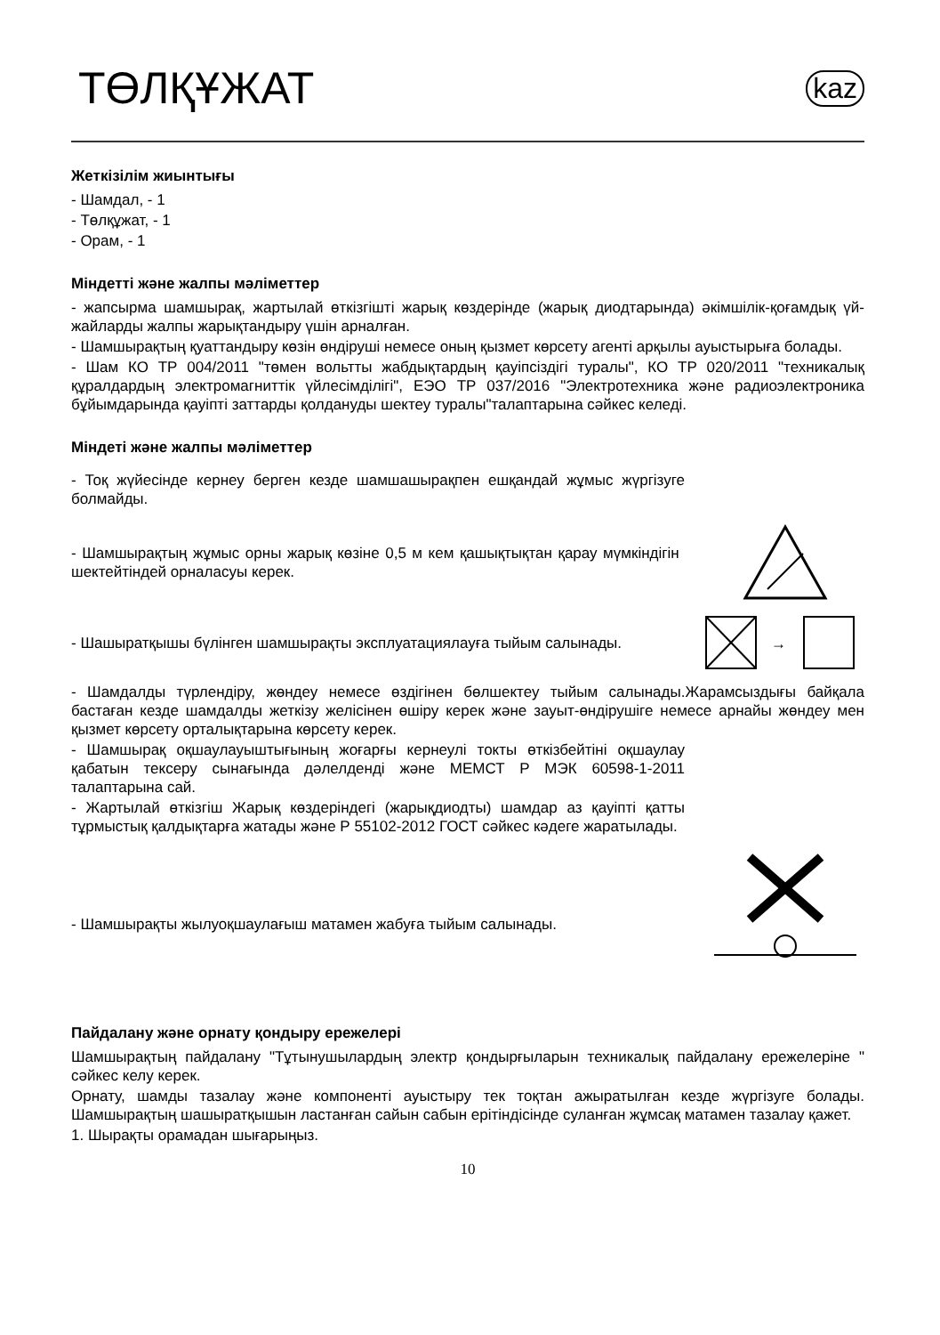ТӨЛҚҰЖАТ
kaz
Жеткізілім жиынтығы
- Шамдал, - 1
- Төлқұжат, - 1
- Орам, - 1
Міндетті және жалпы мәліметтер
- жапсырма шамшырақ, жартылай өткізгішті жарық көздерінде (жарық диодтарында) әкімшілік-қоғамдық үй-жайларды жалпы жарықтандыру үшін арналған.
- Шамшырақтың қуаттандыру көзін өндіруші немесе оның қызмет көрсету агенті арқылы ауыстырыға болады.
- Шам КО ТР 004/2011 "төмен вольтты жабдықтардың қауіпсіздігі туралы", КО ТР 020/2011 "техникалық құралдардың электромагниттік үйлесімділігі", ЕЭО ТР 037/2016 "Электротехника және радиоэлектроника бұйымдарында қауіпті заттарды қолдануды шектеу туралы"талаптарына сәйкес келеді.
Міндеті және жалпы мәліметтер
- Тоқ жүйесінде кернеу берген кезде шамшашырақпен ешқандай жұмыс жүргізуге болмайды.
- Шамшырақтың жұмыс орны жарық көзіне 0,5 м кем қашықтықтан қарау мүмкіндігін шектейтіндей орналасуы керек.
- Шашыратқышы бүлінген шамшырақты эксплуатациялауға тыйым салынады.
→
- Шамдалды түрлендіру, жөндеу немесе өздігінен бөлшектеу тыйым салынады.Жарамсыздығы байқала бастаған кезде шамдалды жеткізу желісінен өшіру керек және зауыт-өндірушіге немесе арнайы жөндеу мен қызмет көрсету орталықтарына көрсету керек.
- Шамшырақ оқшаулауыштығының жоғарғы кернеулі токты өткізбейтіні оқшаулау қабатын тексеру сынағында дәлелденді және МЕМСТ Р МЭК 60598-1-2011 талаптарына сай.
- Жартылай өткізгіш Жарық көздеріндегі (жарықдиодты) шамдар аз қауіпті қатты тұрмыстық қалдықтарға жатады және Р 55102-2012 ГОСТ сәйкес кәдеге жаратылады.
- Шамшырақты жылуоқшаулағыш матамен жабуға тыйым салынады.
Пайдалану және орнату қондыру ережелері
Шамшырақтың пайдалану "Тұтынушылардың электр қондырғыларын техникалық пайдалану ережелеріне " сәйкес келу керек.
Орнату, шамды тазалау және компоненті ауыстыру тек тоқтан ажыратылған кезде жүргізуге болады. Шамшырақтың шашыратқышын ластанған сайын сабын ерітіндісінде суланған жұмсақ матамен тазалау қажет.
1. Шырақты орамадан шығарыңыз.
10